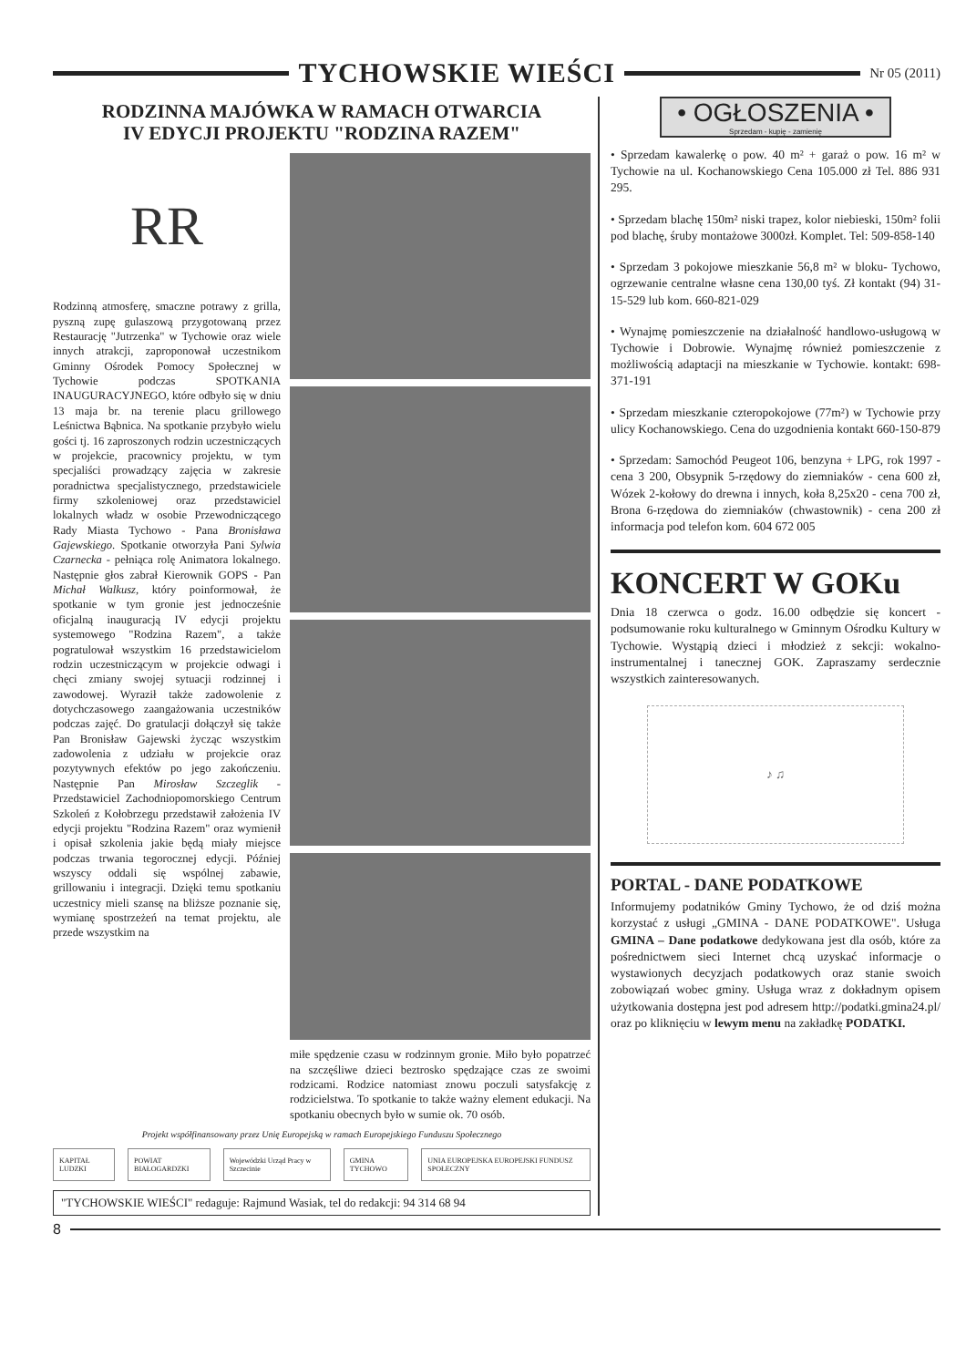TYCHOWSKIE WIEŚCI
Nr 05 (2011)
RODZINNA MAJÓWKA W RAMACH OTWARCIA
IV EDYCJI PROJEKTU "RODZINA RAZEM"
RR
Rodzinną atmosferę, smaczne potrawy z grilla, pyszną zupę gulaszową przygotowaną przez Restaurację "Jutrzenka" w Tychowie oraz wiele innych atrakcji, zaproponował uczestnikom Gminny Ośrodek Pomocy Społecznej w Tychowie podczas SPOTKANIA INAUGURACYJNEGO, które odbyło się w dniu 13 maja br. na terenie placu grillowego Leśnictwa Bąbnica. Na spotkanie przybyło wielu gości tj. 16 zaproszonych rodzin uczestniczących w projekcie, pracownicy projektu, w tym specjaliści prowadzący zajęcia w zakresie poradnictwa specjalistycznego, przedstawiciele firmy szkoleniowej oraz przedstawiciel lokalnych władz w osobie Przewodniczącego Rady Miasta Tychowo - Pana Bronisława Gajewskiego. Spotkanie otworzyła Pani Sylwia Czarnecka - pełniąca rolę Animatora lokalnego. Następnie głos zabrał Kierownik GOPS - Pan Michał Walkusz, który poinformował, że spotkanie w tym gronie jest jednocześnie oficjalną inauguracją IV edycji projektu systemowego "Rodzina Razem", a także pogratulował wszystkim 16 przedstawicielom rodzin uczestniczącym w projekcie odwagi i chęci zmiany swojej sytuacji rodzinnej i zawodowej. Wyraził także zadowolenie z dotychczasowego zaangażowania uczestników podczas zajęć. Do gratulacji dołączył się także Pan Bronisław Gajewski życząc wszystkim zadowolenia z udziału w projekcie oraz pozytywnych efektów po jego zakończeniu. Następnie Pan Mirosław Szczeglik - Przedstawiciel Zachodniopomorskiego Centrum Szkoleń z Kołobrzegu przedstawił założenia IV edycji projektu "Rodzina Razem" oraz wymienił i opisał szkolenia jakie będą miały miejsce podczas trwania tegorocznej edycji. Później wszyscy oddali się wspólnej zabawie, grillowaniu i integracji. Dzięki temu spotkaniu uczestnicy mieli szansę na bliższe poznanie się, wymianę spostrzeżeń na temat projektu, ale przede wszystkim na
miłe spędzenie czasu w rodzinnym gronie. Miło było popatrzeć na szczęśliwe dzieci beztrosko spędzające czas ze swoimi rodzicami. Rodzice natomiast znowu poczuli satysfakcję z rodzicielstwa. To spotkanie to także ważny element edukacji. Na spotkaniu obecnych było w sumie ok. 70 osób.
Projekt współfinansowany przez Unię Europejską w ramach Europejskiego Funduszu Społecznego
KAPITAŁ LUDZKI POWIAT BIAŁOGARDZKI Wojewódzki Urząd Pracy w Szczecinie GMINA TYCHOWO UNIA EUROPEJSKA EUROPEJSKI FUNDUSZ SPOŁECZNY
"TYCHOWSKIE WIEŚCI" redaguje: Rajmund Wasiak, tel do redakcji: 94 314 68 94
• OGŁOSZENIA •
Sprzedam - kupię - zamienię
• Sprzedam kawalerkę o pow. 40 m² + garaż o pow. 16 m² w Tychowie na ul. Kochanowskiego Cena 105.000 zł Tel. 886 931 295.
• Sprzedam blachę 150m² niski trapez, kolor niebieski, 150m² folii pod blachę, śruby montażowe 3000zł. Komplet. Tel: 509-858-140
• Sprzedam 3 pokojowe mieszkanie 56,8 m² w bloku- Tychowo, ogrzewanie centralne własne cena 130,00 tyś. Zł kontakt (94) 31-15-529 lub kom. 660-821-029
• Wynajmę pomieszczenie na działalność handlowo-usługową w Tychowie i Dobrowie. Wynajmę również pomieszczenie z możliwością adaptacji na mieszkanie w Tychowie. kontakt: 698-371-191
• Sprzedam mieszkanie czteropokojowe (77m²) w Tychowie przy ulicy Kochanowskiego. Cena do uzgodnienia kontakt 660-150-879
• Sprzedam: Samochód Peugeot 106, benzyna + LPG, rok 1997 - cena 3 200, Obsypnik 5-rzędowy do ziemniaków - cena 600 zł, Wózek 2-kołowy do drewna i innych, koła 8,25x20 - cena 700 zł, Brona 6-rzędowa do ziemniaków (chwastownik) - cena 200 zł informacja pod telefon kom. 604 672 005
KONCERT W GOKu
Dnia 18 czerwca o godz. 16.00 odbędzie się koncert - podsumowanie roku kulturalnego w Gminnym Ośrodku Kultury w Tychowie. Wystąpią dzieci i młodzież z sekcji: wokalno-instrumentalnej i tanecznej GOK. Zapraszamy serdecznie wszystkich zainteresowanych.
♪ ♫
PORTAL - DANE PODATKOWE
Informujemy podatników Gminy Tychowo, że od dziś można korzystać z usługi „GMINA - DANE PODATKOWE". Usługa GMINA – Dane podatkowe dedykowana jest dla osób, które za pośrednictwem sieci Internet chcą uzyskać informacje o wystawionych decyzjach podatkowych oraz stanie swoich zobowiązań wobec gminy. Usługa wraz z dokładnym opisem użytkowania dostępna jest pod adresem http://podatki.gmina24.pl/ oraz po kliknięciu w lewym menu na zakładkę PODATKI.
8